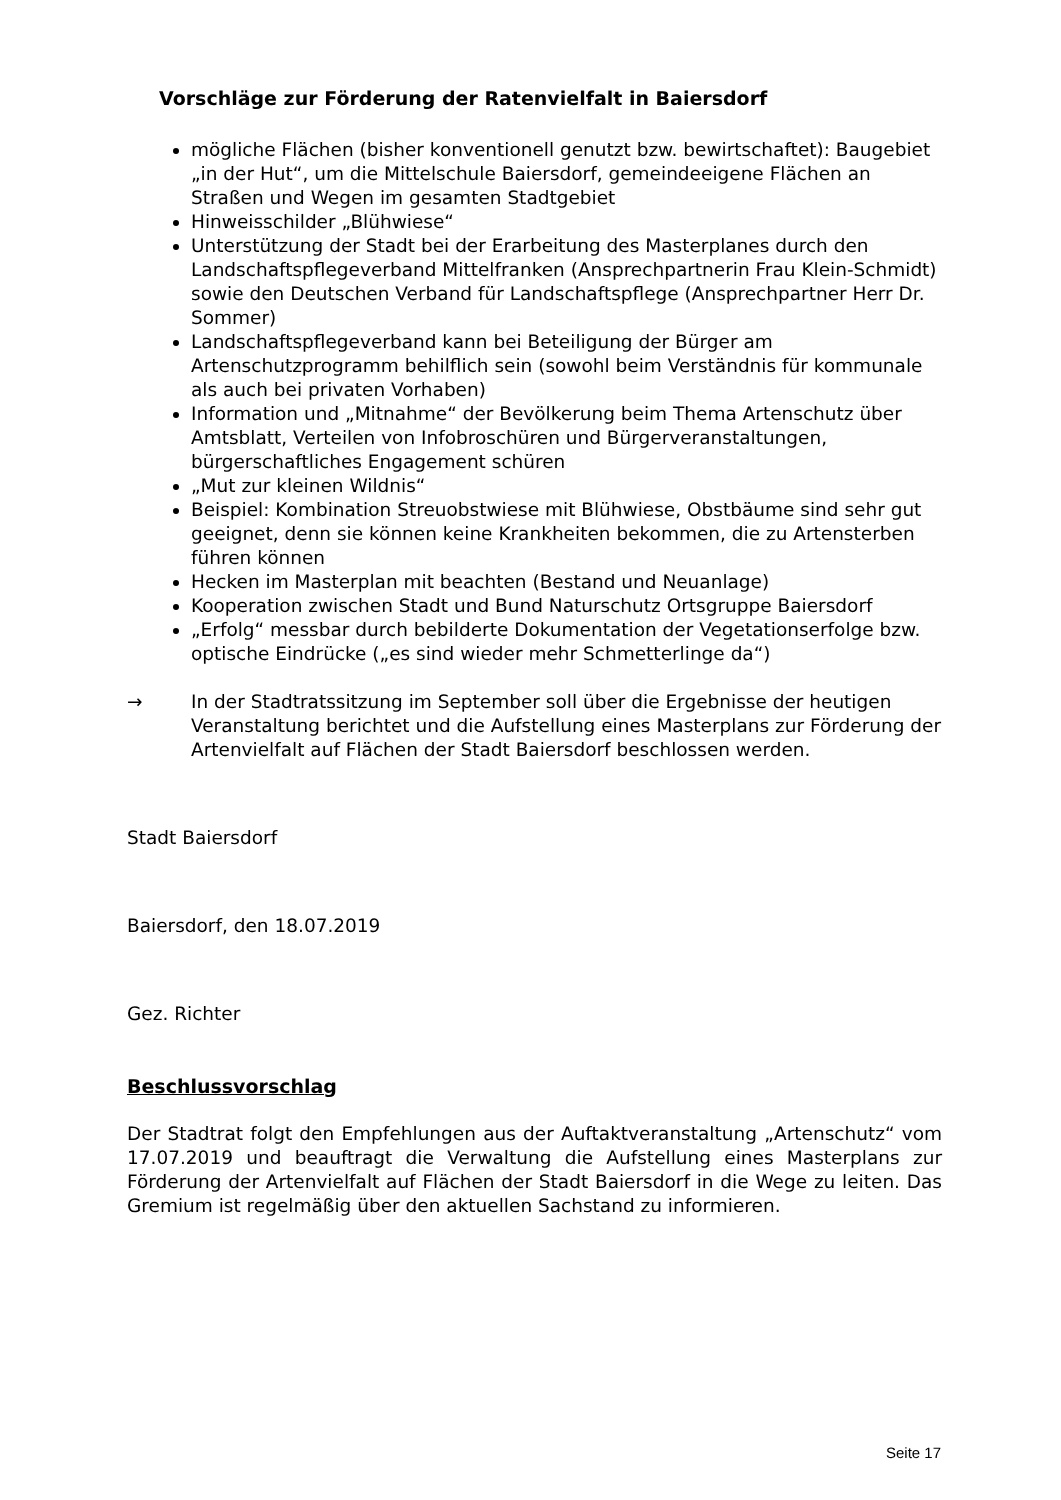Vorschläge zur Förderung der Ratenvielfalt in Baiersdorf
mögliche Flächen (bisher konventionell genutzt bzw. bewirtschaftet): Baugebiet „in der Hut“, um die Mittelschule Baiersdorf, gemeindeeigene Flächen an Straßen und Wegen im gesamten Stadtgebiet
Hinweisschilder „Blühwiese“
Unterstützung der Stadt bei der Erarbeitung des Masterplanes durch den Landschaftspflegeverband Mittelfranken (Ansprechpartnerin Frau Klein-Schmidt) sowie den Deutschen Verband für Landschaftspflege (Ansprechpartner Herr Dr. Sommer)
Landschaftspflegeverband kann bei Beteiligung der Bürger am Artenschutzprogramm behilflich sein (sowohl beim Verständnis für kommunale als auch bei privaten Vorhaben)
Information und „Mitnahme“ der Bevölkerung beim Thema Artenschutz über Amtsblatt, Verteilen von Infobroschüren und Bürgerveranstaltungen, bürgerschaftliches Engagement schüren
„Mut zur kleinen Wildnis“
Beispiel: Kombination Streuobstwiese mit Blühwiese, Obstbäume sind sehr gut geeignet, denn sie können keine Krankheiten bekommen, die zu Artensterben führen können
Hecken im Masterplan mit beachten (Bestand und Neuanlage)
Kooperation zwischen Stadt und Bund Naturschutz Ortsgruppe Baiersdorf
„Erfolg“ messbar durch bebilderte Dokumentation der Vegetationserfolge bzw. optische Eindrücke („es sind wieder mehr Schmetterlinge da“)
→ In der Stadtratssitzung im September soll über die Ergebnisse der heutigen Veranstaltung berichtet und die Aufstellung eines Masterplans zur Förderung der Artenvielfalt auf Flächen der Stadt Baiersdorf beschlossen werden.
Stadt Baiersdorf
Baiersdorf, den 18.07.2019
Gez. Richter
Beschlussvorschlag
Der Stadtrat folgt den Empfehlungen aus der Auftaktveranstaltung „Artenschutz“ vom 17.07.2019 und beauftragt die Verwaltung die Aufstellung eines Masterplans zur Förderung der Artenvielfalt auf Flächen der Stadt Baiersdorf in die Wege zu leiten. Das Gremium ist regelmäßig über den aktuellen Sachstand zu informieren.
Seite 17